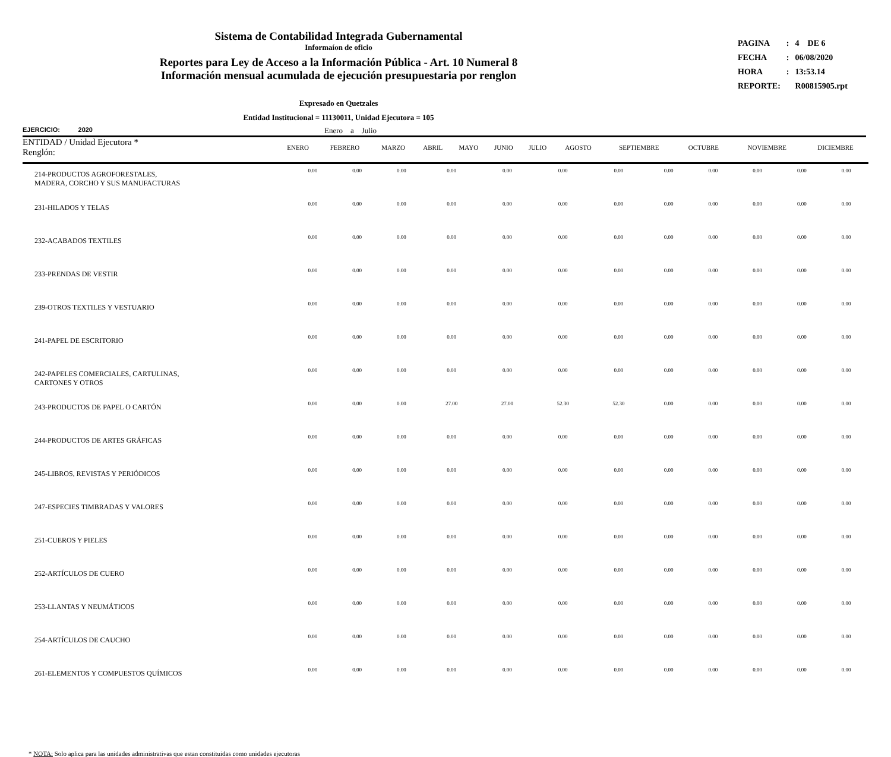Sistema de Contabilidad Integrada Gubernamental
Informaíon de oficio
Reportes para Ley de Acceso a la Información Pública - Art. 10 Numeral 8
Información mensual acumulada de ejecución presupuestaria por renglon
| PAGINA | : | 4 DE 6 |
| FECHA | : | 06/08/2020 |
| HORA | : | 13:53.14 |
| REPORTE: | | R00815905.rpt |
Expresado en Quetzales
Entidad Institucional = 11130011, Unidad Ejecutora = 105
EJERCICIO: 2020 Enero a Julio
| ENTIDAD / Unidad Ejecutora * Renglón: | ENERO | FEBRERO | MARZO | ABRIL | MAYO | JUNIO | JULIO | AGOSTO | SEPTIEMBRE | OCTUBRE | NOVIEMBRE | DICIEMBRE |
| --- | --- | --- | --- | --- | --- | --- | --- | --- | --- | --- | --- | --- |
| 214-PRODUCTOS AGROFORESTALES, MADERA, CORCHO Y SUS MANUFACTURAS | 0.00 | 0.00 | 0.00 | 0.00 | 0.00 | 0.00 | 0.00 | 0.00 | 0.00 | 0.00 | 0.00 | 0.00 |
| 231-HILADOS Y TELAS | 0.00 | 0.00 | 0.00 | 0.00 | 0.00 | 0.00 | 0.00 | 0.00 | 0.00 | 0.00 | 0.00 | 0.00 |
| 232-ACABADOS TEXTILES | 0.00 | 0.00 | 0.00 | 0.00 | 0.00 | 0.00 | 0.00 | 0.00 | 0.00 | 0.00 | 0.00 | 0.00 |
| 233-PRENDAS DE VESTIR | 0.00 | 0.00 | 0.00 | 0.00 | 0.00 | 0.00 | 0.00 | 0.00 | 0.00 | 0.00 | 0.00 | 0.00 |
| 239-OTROS TEXTILES Y VESTUARIO | 0.00 | 0.00 | 0.00 | 0.00 | 0.00 | 0.00 | 0.00 | 0.00 | 0.00 | 0.00 | 0.00 | 0.00 |
| 241-PAPEL DE ESCRITORIO | 0.00 | 0.00 | 0.00 | 0.00 | 0.00 | 0.00 | 0.00 | 0.00 | 0.00 | 0.00 | 0.00 | 0.00 |
| 242-PAPELES COMERCIALES, CARTULINAS, CARTONES Y OTROS | 0.00 | 0.00 | 0.00 | 0.00 | 0.00 | 0.00 | 0.00 | 0.00 | 0.00 | 0.00 | 0.00 | 0.00 |
| 243-PRODUCTOS DE PAPEL O CARTÓN | 0.00 | 0.00 | 0.00 | 27.00 | 27.00 | 52.30 | 52.30 | 0.00 | 0.00 | 0.00 | 0.00 | 0.00 |
| 244-PRODUCTOS DE ARTES GRÁFICAS | 0.00 | 0.00 | 0.00 | 0.00 | 0.00 | 0.00 | 0.00 | 0.00 | 0.00 | 0.00 | 0.00 | 0.00 |
| 245-LIBROS, REVISTAS Y PERIÓDICOS | 0.00 | 0.00 | 0.00 | 0.00 | 0.00 | 0.00 | 0.00 | 0.00 | 0.00 | 0.00 | 0.00 | 0.00 |
| 247-ESPECIES TIMBRADAS Y VALORES | 0.00 | 0.00 | 0.00 | 0.00 | 0.00 | 0.00 | 0.00 | 0.00 | 0.00 | 0.00 | 0.00 | 0.00 |
| 251-CUEROS Y PIELES | 0.00 | 0.00 | 0.00 | 0.00 | 0.00 | 0.00 | 0.00 | 0.00 | 0.00 | 0.00 | 0.00 | 0.00 |
| 252-ARTÍCULOS DE CUERO | 0.00 | 0.00 | 0.00 | 0.00 | 0.00 | 0.00 | 0.00 | 0.00 | 0.00 | 0.00 | 0.00 | 0.00 |
| 253-LLANTAS Y NEUMÁTICOS | 0.00 | 0.00 | 0.00 | 0.00 | 0.00 | 0.00 | 0.00 | 0.00 | 0.00 | 0.00 | 0.00 | 0.00 |
| 254-ARTÍCULOS DE CAUCHO | 0.00 | 0.00 | 0.00 | 0.00 | 0.00 | 0.00 | 0.00 | 0.00 | 0.00 | 0.00 | 0.00 | 0.00 |
| 261-ELEMENTOS Y COMPUESTOS QUÍMICOS | 0.00 | 0.00 | 0.00 | 0.00 | 0.00 | 0.00 | 0.00 | 0.00 | 0.00 | 0.00 | 0.00 | 0.00 |
* NOTA: Solo aplica para las unidades administrativas que estan constituidas como unidades ejecutoras